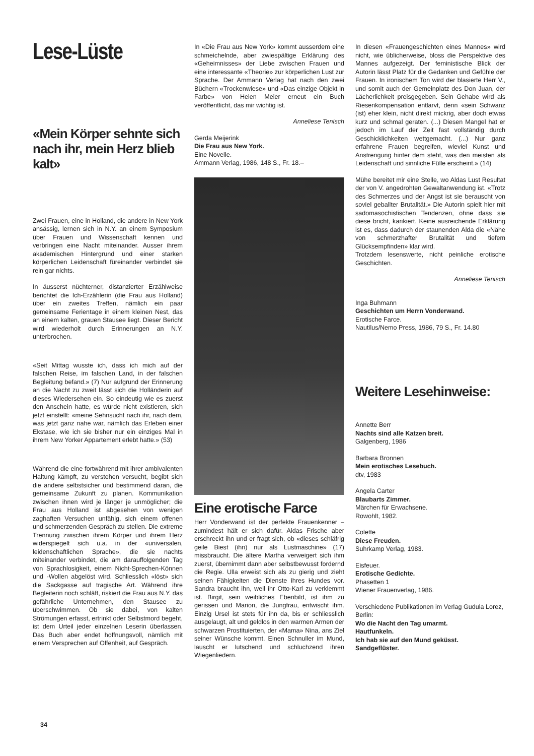Lese-Lüste
«Mein Körper sehnte sich nach ihr, mein Herz blieb kalt»
Zwei Frauen, eine in Holland, die andere in New York ansässig, lernen sich in N.Y. an einem Symposium über Frauen und Wissenschaft kennen und verbringen eine Nacht miteinander. Ausser ihrem akademischen Hintergrund und einer starken körperlichen Leidenschaft füreinander verbindet sie rein gar nichts.
In äusserst nüchterner, distanzierter Erzählweise berichtet die Ich-Erzählerin (die Frau aus Holland) über ein zweites Treffen, nämlich ein paar gemeinsame Ferientage in einem kleinen Nest, das an einem kalten, grauen Stausee liegt. Dieser Bericht wird wiederholt durch Erinnerungen an N.Y. unterbrochen.
«Seit Mittag wusste ich, dass ich mich auf der falschen Reise, im falschen Land, in der falschen Begleitung befand.» (7) Nur aufgrund der Erinnerung an die Nacht zu zweit lässt sich die Holländerin auf dieses Wiedersehen ein. So eindeutig wie es zuerst den Anschein hatte, es würde nicht existieren, sich jetzt einstellt: «meine Sehnsucht nach ihr, nach dem, was jetzt ganz nahe war, nämlich das Erleben einer Ekstase, wie ich sie bisher nur ein einziges Mal in ihrem New Yorker Appartement erlebt hatte.» (53)
Während die eine fortwährend mit ihrer ambivalenten Haltung kämpft, zu verstehen versucht, begibt sich die andere selbstsicher und bestimmend daran, die gemeinsame Zukunft zu planen. Kommunikation zwischen ihnen wird je länger je unmöglicher; die Frau aus Holland ist abgesehen von wenigen zaghaften Versuchen unfähig, sich einem offenen und schmerzenden Gespräch zu stellen. Die extreme Trennung zwischen ihrem Körper und ihrem Herz widerspiegelt sich u.a. in der «universalen, leidenschaftlichen Sprache», die sie nachts miteinander verbindet, die am darauffolgenden Tag von Sprachlosigkeit, einem Nicht-Sprechen-Können und -Wollen abgelöst wird. Schliesslich «löst» sich die Sackgasse auf tragische Art. Während ihre Begleiterin noch schläft, riskiert die Frau aus N.Y. das gefährliche Unternehmen, den Stausee zu überschwimmen. Ob sie dabei, von kalten Strömungen erfasst, ertrinkt oder Selbstmord begeht, ist dem Urteil jeder einzelnen Leserin überlassen. Das Buch aber endet hoffnungsvoll, nämlich mit einem Versprechen auf Offenheit, auf Gespräch.
In «Die Frau aus New York» kommt ausserdem eine schmeichelnde, aber zwiespältige Erklärung des «Geheimnisses» der Liebe zwischen Frauen und eine interessante «Theorie» zur körperlichen Lust zur Sprache. Der Ammann Verlag hat nach den zwei Büchern «Trockenwiese» und «Das einzige Objekt in Farbe» von Helen Meier erneut ein Buch veröffentlicht, das mir wichtig ist.
Anneliese Tenisch
Gerda Meijerink
Die Frau aus New York.
Eine Novelle.
Ammann Verlag, 1986, 148 S., Fr. 18.–
Eine erotische Farce
Herr Vonderwand ist der perfekte Frauenkenner – zumindest hält er sich dafür. Aldas Frische aber erschreckt ihn und er fragt sich, ob «dieses schläfrig geile Biest (ihn) nur als Lustmaschine» (17) missbraucht. Die ältere Martha verweigert sich ihm zuerst, übernimmt dann aber selbstbewusst fordernd die Regie. Ulla erweist sich als zu gierig und zieht seinen Fähigkeiten die Dienste ihres Hundes vor. Sandra braucht ihn, weil ihr Otto-Karl zu verklemmt ist. Birgit, sein weibliches Ebenbild, ist ihm zu gerissen und Marion, die Jungfrau, entwischt ihm. Einzig Ursel ist stets für ihn da, bis er schliesslich ausgelaugt, alt und geldlos in den warmen Armen der schwarzen Prostituierten, der «Mama» Nina, ans Ziel seiner Wünsche kommt. Einen Schnuller im Mund, lauscht er lutschend und schluchzend ihren Wiegenliedern.
In diesen «Frauengeschichten eines Mannes» wird nicht, wie üblicherweise, bloss die Perspektive des Mannes aufgezeigt. Der feministische Blick der Autorin lässt Platz für die Gedanken und Gefühle der Frauen. In ironischem Ton wird der blasierte Herr V., und somit auch der Gemeinplatz des Don Juan, der Lächerlichkeit preisgegeben. Sein Gehabe wird als Riesenkompensation entlarvt, denn «sein Schwanz (ist) eher klein, nicht direkt mickrig, aber doch etwas kurz und schmal geraten. (...) Diesen Mangel hat er jedoch im Lauf der Zeit fast vollständig durch Geschicklichkeiten wettgemacht. (...) Nur ganz erfahrene Frauen begreifen, wieviel Kunst und Anstrengung hinter dem steht, was den meisten als Leidenschaft und sinnliche Fülle erscheint.» (14)
Mühe bereitet mir eine Stelle, wo Aldas Lust Resultat der von V. angedrohten Gewaltanwendung ist. «Trotz des Schmerzes und der Angst ist sie berauscht von soviel geballter Brutalität.» Die Autorin spielt hier mit sadomasochistischen Tendenzen, ohne dass sie diese bricht, karikiert. Keine ausreichende Erklärung ist es, dass dadurch der staunenden Alda die «Nähe von schmerzhafter Brutalität und tiefem Glücksempfinden» klar wird.
Trotzdem lesenswerte, nicht peinliche erotische Geschichten.
Anneliese Tenisch
Inga Buhmann
Geschichten um Herrn Vonderwand.
Erotische Farce.
Nautilus/Nemo Press, 1986, 79 S., Fr. 14.80
Weitere Lesehinweise:
Annette Berr
Nachts sind alle Katzen breit.
Galgenberg, 1986
Barbara Bronnen
Mein erotisches Lesebuch.
dtv, 1983
Angela Carter
Blaubarts Zimmer.
Märchen für Erwachsene.
Rowohlt, 1982.
Colette
Diese Freuden.
Suhrkamp Verlag, 1983.
Eisfeuer.
Erotische Gedichte.
Phasetten 1
Wiener Frauenverlag, 1986.
Verschiedene Publikationen im Verlag Gudula Lorez, Berlin:
Wo die Nacht den Tag umarmt.
Hautfunkeln.
Ich hab sie auf den Mund geküsst.
Sandgeflüster.
34